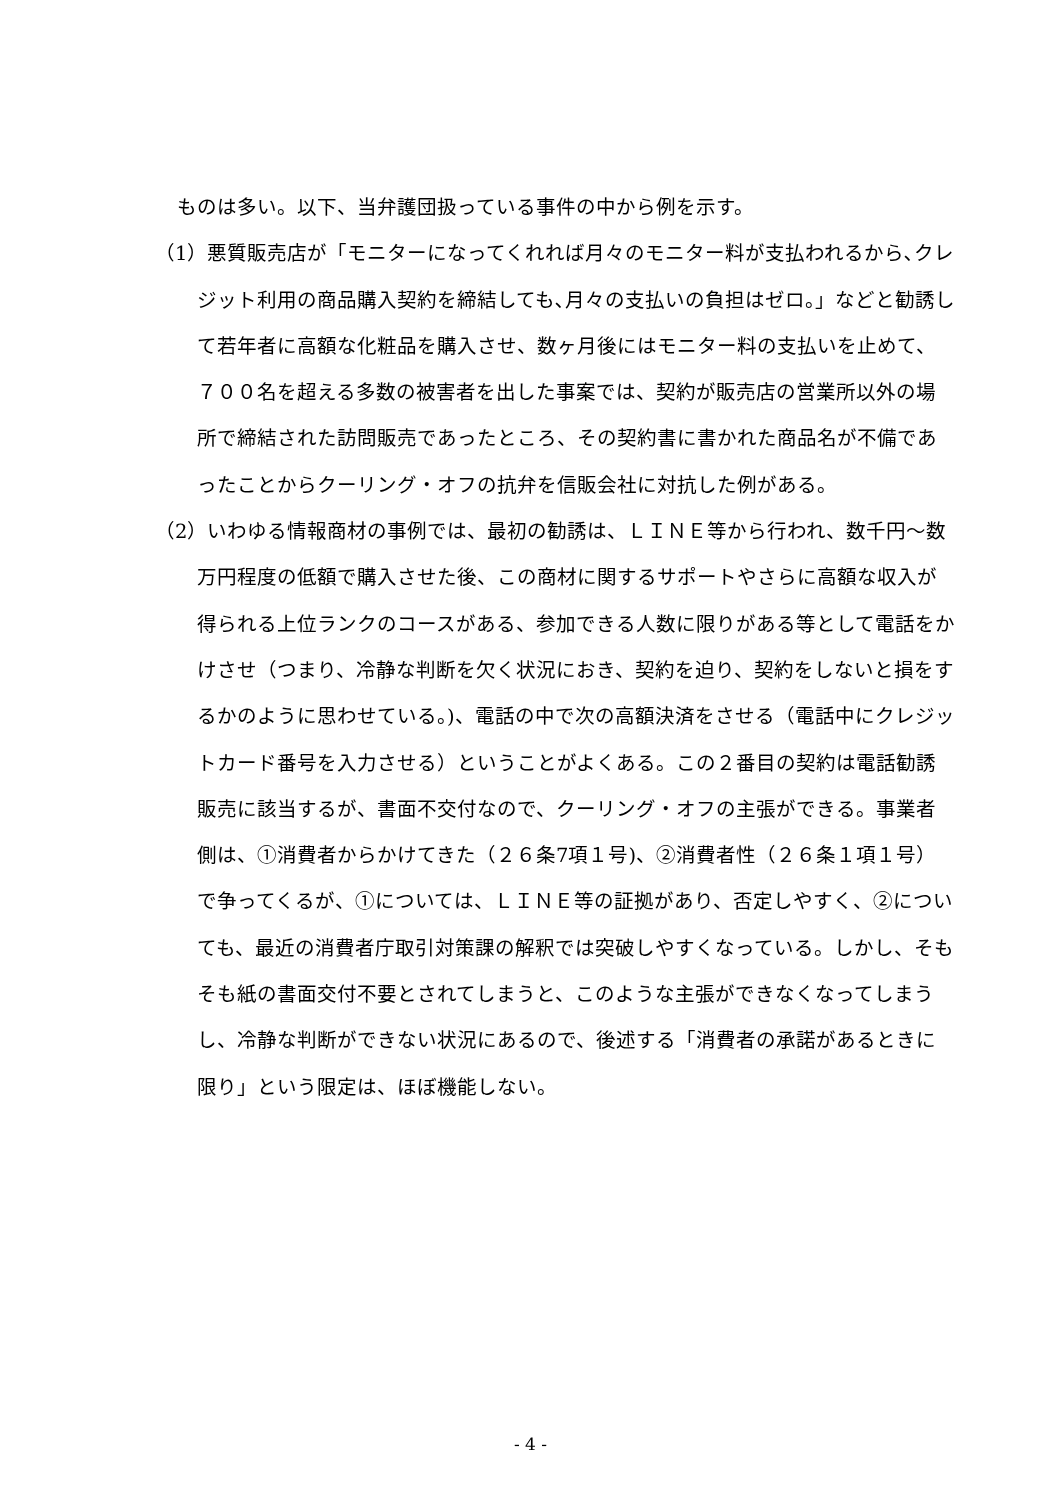ものは多い。以下、当弁護団扱っている事件の中から例を示す。
（1）悪質販売店が「モニターになってくれれば月々のモニター料が支払われるから､クレジット利用の商品購入契約を締結しても､月々の支払いの負担はゼロ。」などと勧誘して若年者に高額な化粧品を購入させ、数ヶ月後にはモニター料の支払いを止めて、７００名を超える多数の被害者を出した事案では、契約が販売店の営業所以外の場所で締結された訪問販売であったところ、その契約書に書かれた商品名が不備であったことからクーリング・オフの抗弁を信販会社に対抗した例がある。
（2）いわゆる情報商材の事例では、最初の勧誘は、ＬＩＮＥ等から行われ、数千円～数万円程度の低額で購入させた後、この商材に関するサポートやさらに高額な収入が得られる上位ランクのコースがある、参加できる人数に限りがある等として電話をかけさせ（つまり、冷静な判断を欠く状況におき、契約を迫り、契約をしないと損をするかのように思わせている。)、電話の中で次の高額決済をさせる（電話中にクレジットカード番号を入力させる）ということがよくある。この２番目の契約は電話勧誘販売に該当するが、書面不交付なので、クーリング・オフの主張ができる。事業者側は、①消費者からかけてきた（２６条7項１号)、②消費者性（２６条１項１号）で争ってくるが、①については、ＬＩＮＥ等の証拠があり、否定しやすく、②についても、最近の消費者庁取引対策課の解釈では突破しやすくなっている。しかし、そもそも紙の書面交付不要とされてしまうと、このような主張ができなくなってしまうし、冷静な判断ができない状況にあるので、後述する「消費者の承諾があるときに限り」という限定は、ほぼ機能しない。
- 4 -